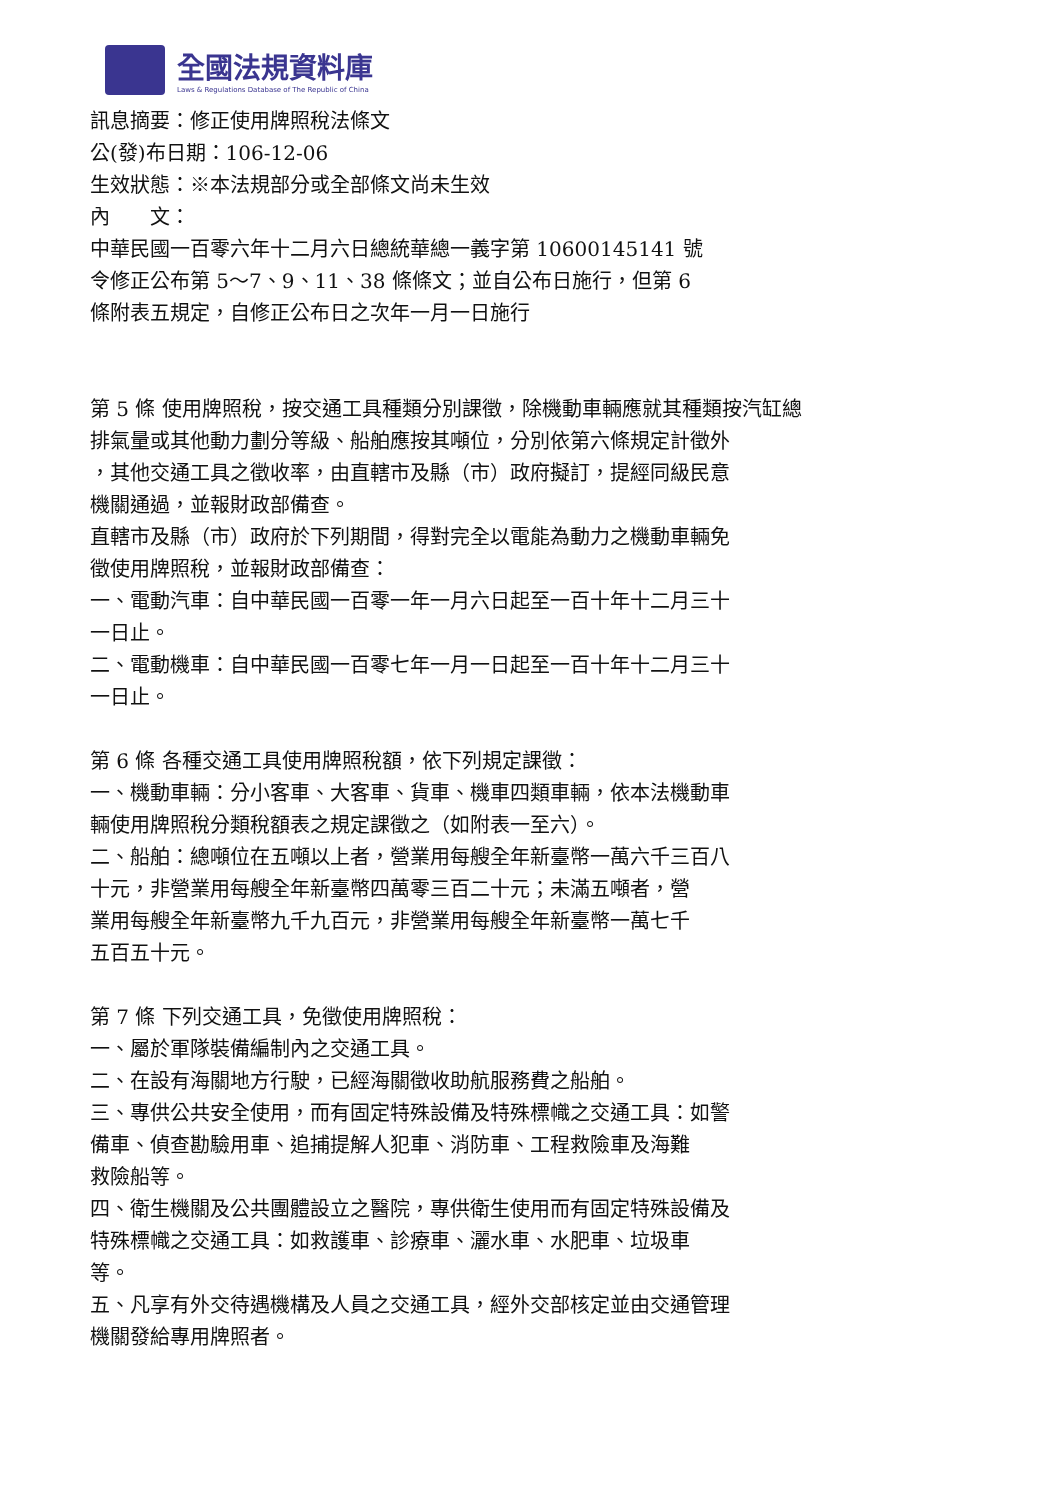全國法規資料庫
Laws & Regulations Database of The Republic of China
訊息摘要：修正使用牌照稅法條文
公(發)布日期：106-12-06
生效狀態：※本法規部分或全部條文尚未生效
內　　文：
中華民國一百零六年十二月六日總統華總一義字第 10600145141 號
令修正公布第 5～7、9、11、38 條條文；並自公布日施行，但第 6
條附表五規定，自修正公布日之次年一月一日施行
第 5 條 使用牌照稅，按交通工具種類分別課徵，除機動車輛應就其種類按汽缸總
排氣量或其他動力劃分等級、船舶應按其噸位，分別依第六條規定計徵外
，其他交通工具之徵收率，由直轄市及縣（市）政府擬訂，提經同級民意
機關通過，並報財政部備查。
直轄市及縣（市）政府於下列期間，得對完全以電能為動力之機動車輛免
徵使用牌照稅，並報財政部備查：
一、電動汽車：自中華民國一百零一年一月六日起至一百十年十二月三十
一日止。
二、電動機車：自中華民國一百零七年一月一日起至一百十年十二月三十
一日止。
第 6 條 各種交通工具使用牌照稅額，依下列規定課徵：
一、機動車輛：分小客車、大客車、貨車、機車四類車輛，依本法機動車
輛使用牌照稅分類稅額表之規定課徵之（如附表一至六）。
二、船舶：總噸位在五噸以上者，營業用每艘全年新臺幣一萬六千三百八
十元，非營業用每艘全年新臺幣四萬零三百二十元；未滿五噸者，營
業用每艘全年新臺幣九千九百元，非營業用每艘全年新臺幣一萬七千
五百五十元。
第 7 條 下列交通工具，免徵使用牌照稅：
一、屬於軍隊裝備編制內之交通工具。
二、在設有海關地方行駛，已經海關徵收助航服務費之船舶。
三、專供公共安全使用，而有固定特殊設備及特殊標幟之交通工具：如警
備車、偵查勘驗用車、追捕提解人犯車、消防車、工程救險車及海難
救險船等。
四、衛生機關及公共團體設立之醫院，專供衛生使用而有固定特殊設備及
特殊標幟之交通工具：如救護車、診療車、灑水車、水肥車、垃圾車
等。
五、凡享有外交待遇機構及人員之交通工具，經外交部核定並由交通管理
機關發給專用牌照者。